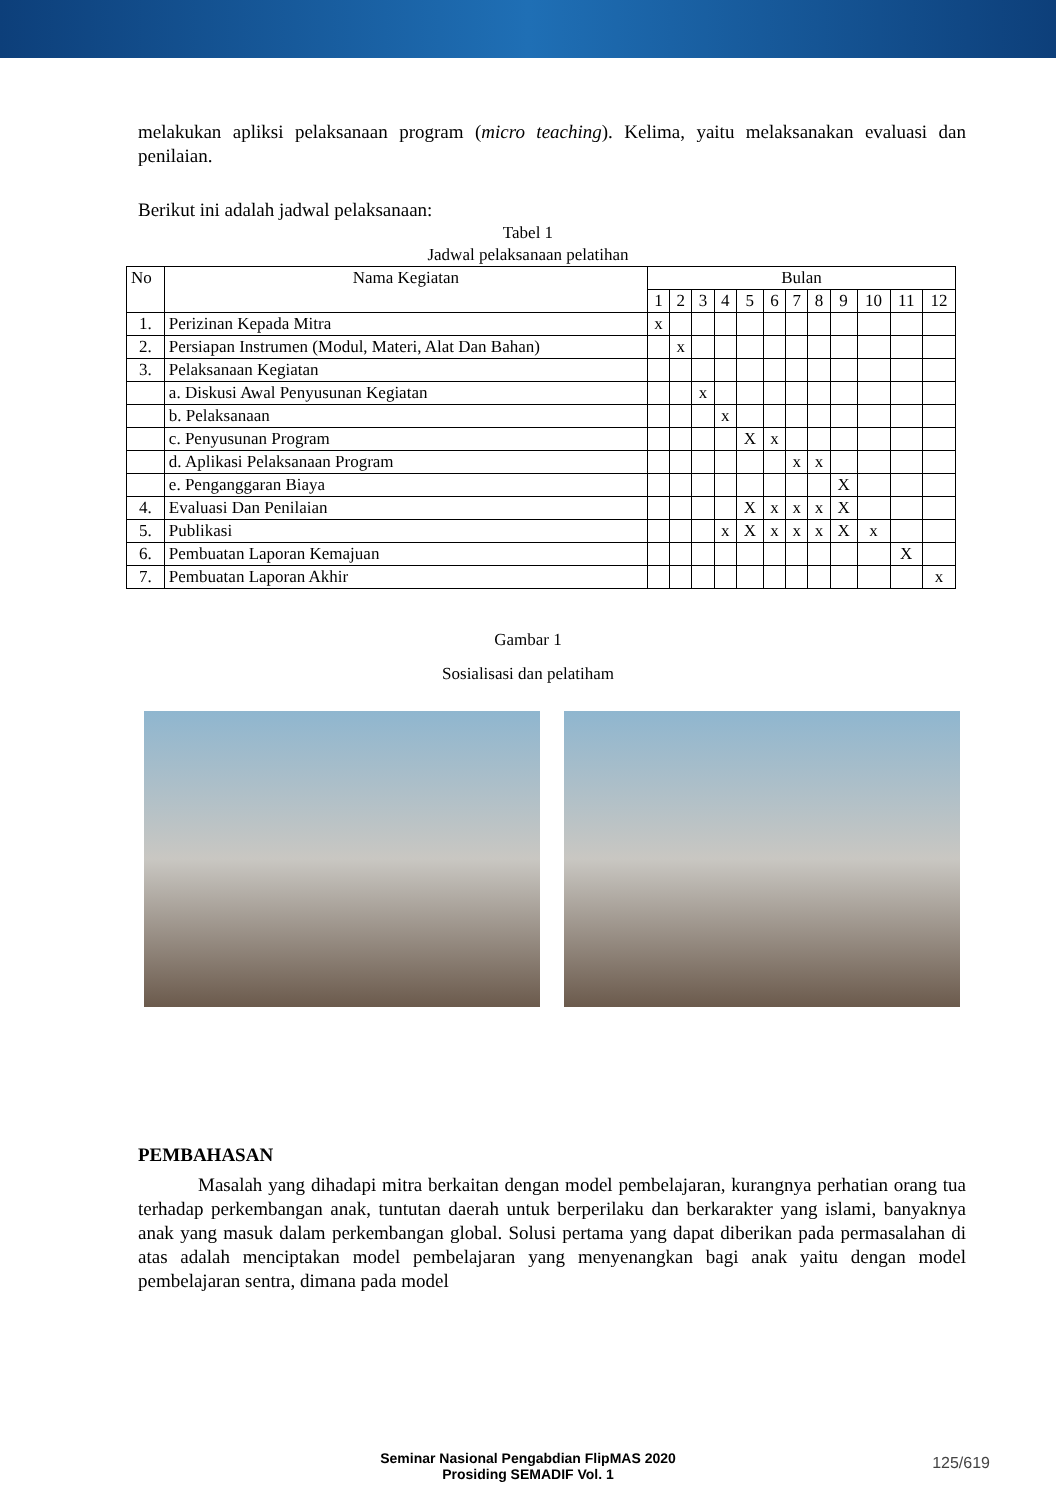melakukan apliksi pelaksanaan program (micro teaching). Kelima, yaitu melaksanakan evaluasi dan penilaian.
Berikut ini adalah jadwal pelaksanaan:
Tabel 1
Jadwal pelaksanaan pelatihan
| No | Nama Kegiatan | Bulan | | | | | | | | | | | |
| --- | --- | --- | --- | --- | --- | --- | --- | --- | --- | --- | --- | --- | --- |
| | | 1 | 2 | 3 | 4 | 5 | 6 | 7 | 8 | 9 | 10 | 11 | 12 |
| 1. | Perizinan Kepada Mitra | x | | | | | | | | | | | |
| 2. | Persiapan Instrumen (Modul, Materi, Alat Dan Bahan) | | x | | | | | | | | | | |
| 3. | Pelaksanaan Kegiatan | | | | | | | | | | | | |
| | a. Diskusi Awal Penyusunan Kegiatan | | | x | | | | | | | | | |
| | b. Pelaksanaan | | | | x | | | | | | | | |
| | c. Penyusunan Program | | | | | X | x | | | | | | |
| | d. Aplikasi Pelaksanaan Program | | | | | | | x | x | | | | |
| | e. Penganggaran Biaya | | | | | | | | | X | | | |
| 4. | Evaluasi Dan Penilaian | | | | | X | x | x | x | X | | | |
| 5. | Publikasi | | | | x | X | x | x | x | X | x | | |
| 6. | Pembuatan Laporan Kemajuan | | | | | | | | | | | X | |
| 7. | Pembuatan Laporan Akhir | | | | | | | | | | | | x |
Gambar 1
Sosialisasi dan pelatiham
PEMBAHASAN
Masalah yang dihadapi mitra berkaitan dengan model pembelajaran, kurangnya perhatian orang tua terhadap perkembangan anak, tuntutan daerah untuk berperilaku dan berkarakter yang islami, banyaknya anak yang masuk dalam perkembangan global. Solusi pertama yang dapat diberikan pada permasalahan di atas adalah menciptakan model pembelajaran yang menyenangkan bagi anak yaitu dengan model pembelajaran sentra, dimana pada model
Seminar Nasional Pengabdian FlipMAS 2020
Prosiding SEMADIF Vol. 1
125/619